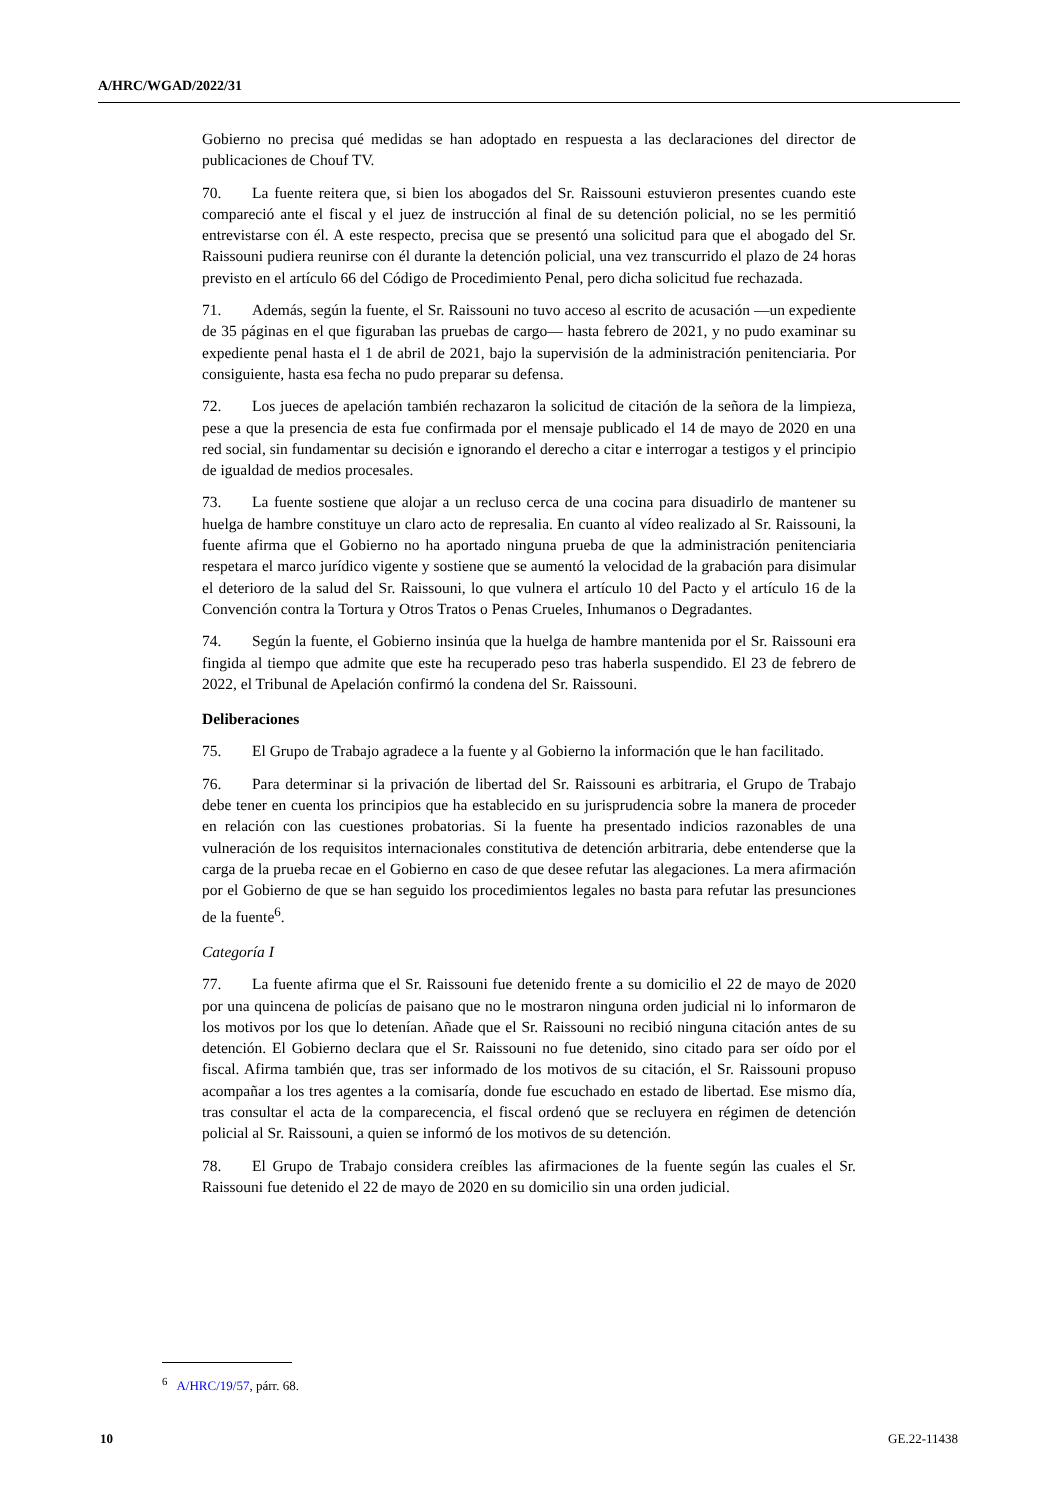A/HRC/WGAD/2022/31
Gobierno no precisa qué medidas se han adoptado en respuesta a las declaraciones del director de publicaciones de Chouf TV.
70. La fuente reitera que, si bien los abogados del Sr. Raissouni estuvieron presentes cuando este compareció ante el fiscal y el juez de instrucción al final de su detención policial, no se les permitió entrevistarse con él. A este respecto, precisa que se presentó una solicitud para que el abogado del Sr. Raissouni pudiera reunirse con él durante la detención policial, una vez transcurrido el plazo de 24 horas previsto en el artículo 66 del Código de Procedimiento Penal, pero dicha solicitud fue rechazada.
71. Además, según la fuente, el Sr. Raissouni no tuvo acceso al escrito de acusación —un expediente de 35 páginas en el que figuraban las pruebas de cargo— hasta febrero de 2021, y no pudo examinar su expediente penal hasta el 1 de abril de 2021, bajo la supervisión de la administración penitenciaria. Por consiguiente, hasta esa fecha no pudo preparar su defensa.
72. Los jueces de apelación también rechazaron la solicitud de citación de la señora de la limpieza, pese a que la presencia de esta fue confirmada por el mensaje publicado el 14 de mayo de 2020 en una red social, sin fundamentar su decisión e ignorando el derecho a citar e interrogar a testigos y el principio de igualdad de medios procesales.
73. La fuente sostiene que alojar a un recluso cerca de una cocina para disuadirlo de mantener su huelga de hambre constituye un claro acto de represalia. En cuanto al vídeo realizado al Sr. Raissouni, la fuente afirma que el Gobierno no ha aportado ninguna prueba de que la administración penitenciaria respetara el marco jurídico vigente y sostiene que se aumentó la velocidad de la grabación para disimular el deterioro de la salud del Sr. Raissouni, lo que vulnera el artículo 10 del Pacto y el artículo 16 de la Convención contra la Tortura y Otros Tratos o Penas Crueles, Inhumanos o Degradantes.
74. Según la fuente, el Gobierno insinúa que la huelga de hambre mantenida por el Sr. Raissouni era fingida al tiempo que admite que este ha recuperado peso tras haberla suspendido. El 23 de febrero de 2022, el Tribunal de Apelación confirmó la condena del Sr. Raissouni.
Deliberaciones
75. El Grupo de Trabajo agradece a la fuente y al Gobierno la información que le han facilitado.
76. Para determinar si la privación de libertad del Sr. Raissouni es arbitraria, el Grupo de Trabajo debe tener en cuenta los principios que ha establecido en su jurisprudencia sobre la manera de proceder en relación con las cuestiones probatorias. Si la fuente ha presentado indicios razonables de una vulneración de los requisitos internacionales constitutiva de detención arbitraria, debe entenderse que la carga de la prueba recae en el Gobierno en caso de que desee refutar las alegaciones. La mera afirmación por el Gobierno de que se han seguido los procedimientos legales no basta para refutar las presunciones de la fuente<sup>6</sup>.
Categoría I
77. La fuente afirma que el Sr. Raissouni fue detenido frente a su domicilio el 22 de mayo de 2020 por una quincena de policías de paisano que no le mostraron ninguna orden judicial ni lo informaron de los motivos por los que lo detenían. Añade que el Sr. Raissouni no recibió ninguna citación antes de su detención. El Gobierno declara que el Sr. Raissouni no fue detenido, sino citado para ser oído por el fiscal. Afirma también que, tras ser informado de los motivos de su citación, el Sr. Raissouni propuso acompañar a los tres agentes a la comisaría, donde fue escuchado en estado de libertad. Ese mismo día, tras consultar el acta de la comparecencia, el fiscal ordenó que se recluyera en régimen de detención policial al Sr. Raissouni, a quien se informó de los motivos de su detención.
78. El Grupo de Trabajo considera creíbles las afirmaciones de la fuente según las cuales el Sr. Raissouni fue detenido el 22 de mayo de 2020 en su domicilio sin una orden judicial.
<sup>6</sup> A/HRC/19/57, párr. 68.
10 GE.22-11438